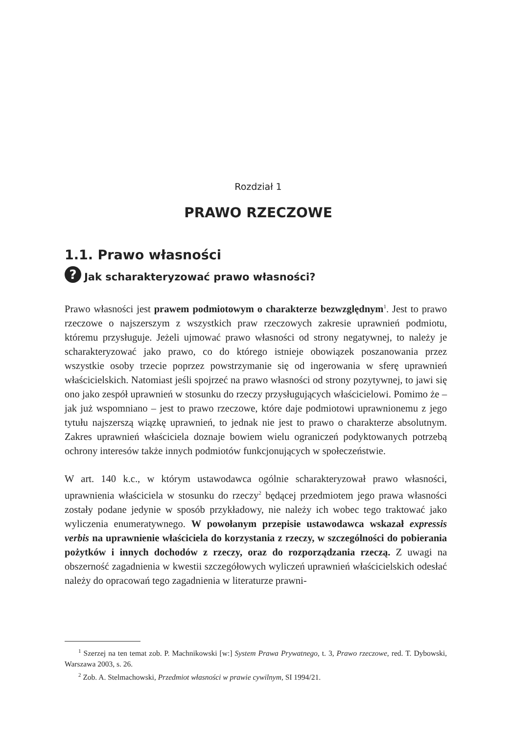Rozdział 1
PRAWO RZECZOWE
1.1. Prawo własności
? Jak scharakteryzować prawo własności?
Prawo własności jest prawem podmiotowym o charakterze bezwzględnym<sup>1</sup>. Jest to prawo rzeczowe o najszerszym z wszystkich praw rzeczowych zakresie uprawnień podmiotu, któremu przysługuje. Jeżeli ujmować prawo własności od strony negatywnej, to należy je scharakteryzować jako prawo, co do którego istnieje obowiązek poszanowania przez wszystkie osoby trzecie poprzez powstrzymanie się od ingerowania w sferę uprawnień właścicielskich. Natomiast jeśli spojrzeć na prawo własności od strony pozytywnej, to jawi się ono jako zespół uprawnień w stosunku do rzeczy przysługujących właścicielowi. Pomimo że – jak już wspomniano – jest to prawo rzeczowe, które daje podmiotowi uprawnionemu z jego tytułu najszerszą wiązkę uprawnień, to jednak nie jest to prawo o charakterze absolutnym. Zakres uprawnień właściciela doznaje bowiem wielu ograniczeń podyktowanych potrzebą ochrony interesów także innych podmiotów funkcjonujących w społeczeństwie.
W art. 140 k.c., w którym ustawodawca ogólnie scharakteryzował prawo własności, uprawnienia właściciela w stosunku do rzeczy<sup>2</sup> będącej przedmiotem jego prawa własności zostały podane jedynie w sposób przykładowy, nie należy ich wobec tego traktować jako wyliczenia enumeratywnego. W powołanym przepisie ustawodawca wskazał expressis verbis na uprawnienie właściciela do korzystania z rzeczy, w szczególności do pobierania pożytków i innych dochodów z rzeczy, oraz do rozporządzania rzeczą. Z uwagi na obszerność zagadnienia w kwestii szczegółowych wyliczeń uprawnień właścicielskich odesłać należy do opracowań tego zagadnienia w literaturze prawni-
<sup>1</sup> Szerzej na ten temat zob. P. Machnikowski [w:] System Prawa Prywatnego, t. 3, Prawo rzeczowe, red. T. Dybowski, Warszawa 2003, s. 26.
<sup>2</sup> Zob. A. Stelmachowski, Przedmiot własności w prawie cywilnym, SI 1994/21.